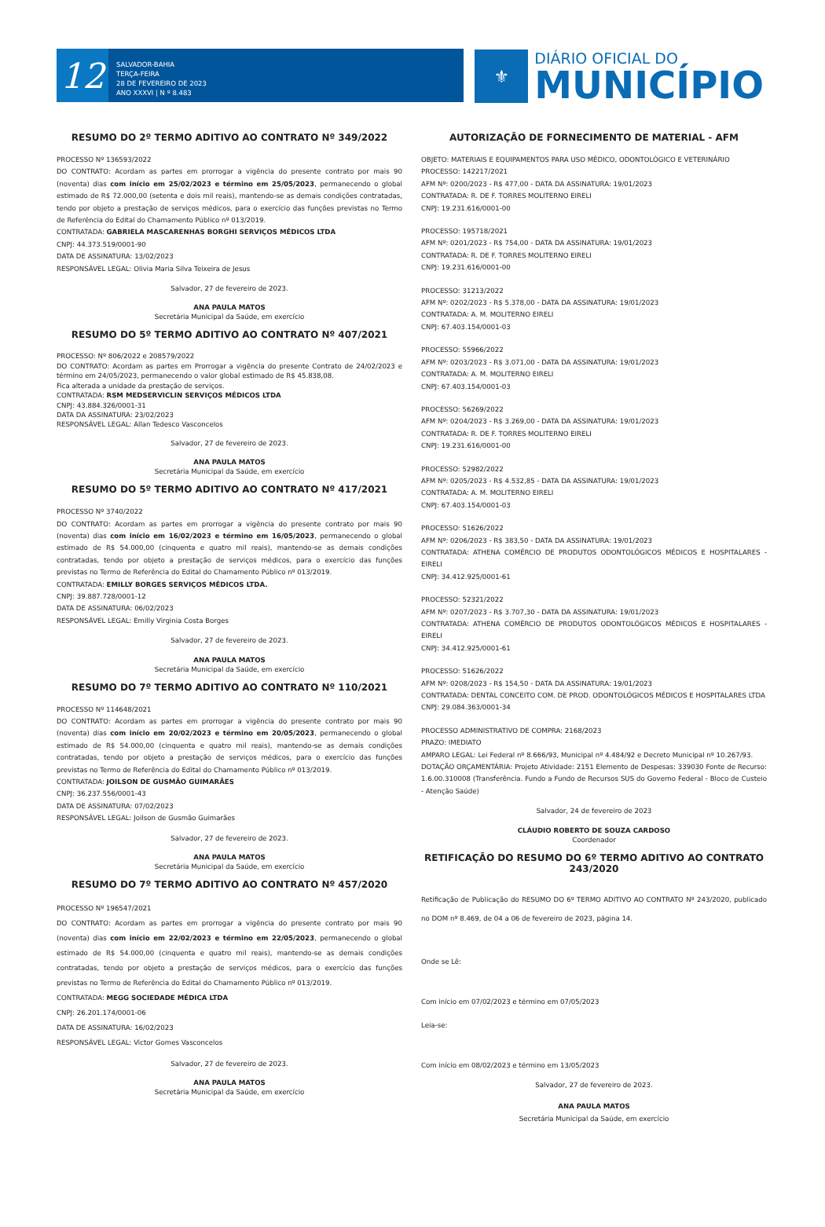12
SALVADOR-BAHIA
TERÇA-FEIRA
28 DE FEVEREIRO DE 2023
ANO XXXVI | N º 8.483
⚜
DIÁRIO OFICIAL DO
MUNICÍPIO
RESUMO DO 2º TERMO ADITIVO AO CONTRATO Nº 349/2022
PROCESSO Nº 136593/2022
DO CONTRATO: Acordam as partes em prorrogar a vigência do presente contrato por mais 90 (noventa) dias com início em 25/02/2023 e término em 25/05/2023, permanecendo o global estimado de R$ 72.000,00 (setenta e dois mil reais), mantendo-se as demais condições contratadas, tendo por objeto a prestação de serviços médicos, para o exercício das funções previstas no Termo de Referência do Edital do Chamamento Público nº 013/2019.
CONTRATADA: GABRIELA MASCARENHAS BORGHI SERVIÇOS MÉDICOS LTDA
CNPJ: 44.373.519/0001-90
DATA DE ASSINATURA: 13/02/2023
RESPONSÁVEL LEGAL: Olivia Maria Silva Teixeira de Jesus
Salvador, 27 de fevereiro de 2023.
ANA PAULA MATOS
Secretária Municipal da Saúde, em exercício
RESUMO DO 5º TERMO ADITIVO AO CONTRATO Nº 407/2021
PROCESSO: Nº 806/2022 e 208579/2022
DO CONTRATO: Acordam as partes em Prorrogar a vigência do presente Contrato de 24/02/2023 e término em 24/05/2023, permanecendo o valor global estimado de R$ 45.838,08.
Fica alterada a unidade da prestação de serviços.
CONTRATADA: RSM MEDSERVICLIN SERVIÇOS MÉDICOS LTDA
CNPJ: 43.884.326/0001-31
DATA DA ASSINATURA: 23/02/2023
RESPONSÁVEL LEGAL: Allan Tedesco Vasconcelos
Salvador, 27 de fevereiro de 2023.
ANA PAULA MATOS
Secretária Municipal da Saúde, em exercício
RESUMO DO 5º TERMO ADITIVO AO CONTRATO Nº 417/2021
PROCESSO Nº 3740/2022
DO CONTRATO: Acordam as partes em prorrogar a vigência do presente contrato por mais 90 (noventa) dias com início em 16/02/2023 e término em 16/05/2023, permanecendo o global estimado de R$ 54.000,00 (cinquenta e quatro mil reais), mantendo-se as demais condições contratadas, tendo por objeto a prestação de serviços médicos, para o exercício das funções previstas no Termo de Referência do Edital do Chamamento Público nº 013/2019.
CONTRATADA: EMILLY BORGES SERVIÇOS MÉDICOS LTDA.
CNPJ: 39.887.728/0001-12
DATA DE ASSINATURA: 06/02/2023
RESPONSÁVEL LEGAL: Emilly Virginia Costa Borges
Salvador, 27 de fevereiro de 2023.
ANA PAULA MATOS
Secretária Municipal da Saúde, em exercício
RESUMO DO 7º TERMO ADITIVO AO CONTRATO Nº 110/2021
PROCESSO Nº 114648/2021
DO CONTRATO: Acordam as partes em prorrogar a vigência do presente contrato por mais 90 (noventa) dias com início em 20/02/2023 e término em 20/05/2023, permanecendo o global estimado de R$ 54.000,00 (cinquenta e quatro mil reais), mantendo-se as demais condições contratadas, tendo por objeto a prestação de serviços médicos, para o exercício das funções previstas no Termo de Referência do Edital do Chamamento Público nº 013/2019.
CONTRATADA: JOILSON DE GUSMÃO GUIMARÃES
CNPJ: 36.237.556/0001-43
DATA DE ASSINATURA: 07/02/2023
RESPONSÁVEL LEGAL: Joilson de Gusmão Guimarães
Salvador, 27 de fevereiro de 2023.
ANA PAULA MATOS
Secretária Municipal da Saúde, em exercício
RESUMO DO 7º TERMO ADITIVO AO CONTRATO Nº 457/2020
PROCESSO Nº 196547/2021
DO CONTRATO: Acordam as partes em prorrogar a vigência do presente contrato por mais 90 (noventa) dias com início em 22/02/2023 e término em 22/05/2023, permanecendo o global estimado de R$ 54.000,00 (cinquenta e quatro mil reais), mantendo-se as demais condições contratadas, tendo por objeto a prestação de serviços médicos, para o exercício das funções previstas no Termo de Referência do Edital do Chamamento Público nº 013/2019.
CONTRATADA: MEGG SOCIEDADE MÉDICA LTDA
CNPJ: 26.201.174/0001-06
DATA DE ASSINATURA: 16/02/2023
RESPONSÁVEL LEGAL: Victor Gomes Vasconcelos
Salvador, 27 de fevereiro de 2023.
ANA PAULA MATOS
Secretária Municipal da Saúde, em exercício
AUTORIZAÇÃO DE FORNECIMENTO DE MATERIAL - AFM
OBJETO: MATERIAIS E EQUIPAMENTOS PARA USO MÉDICO, ODONTOLÓGICO E VETERINÁRIO
PROCESSO: 142217/2021
AFM Nº: 0200/2023 - R$ 477,00 - DATA DA ASSINATURA: 19/01/2023
CONTRATADA: R. DE F. TORRES MOLITERNO EIRELI
CNPJ: 19.231.616/0001-00
PROCESSO: 195718/2021
AFM Nº: 0201/2023 - R$ 754,00 - DATA DA ASSINATURA: 19/01/2023
CONTRATADA: R. DE F. TORRES MOLITERNO EIRELI
CNPJ: 19.231.616/0001-00
PROCESSO: 31213/2022
AFM Nº: 0202/2023 - R$ 5.378,00 - DATA DA ASSINATURA: 19/01/2023
CONTRATADA: A. M. MOLITERNO EIRELI
CNPJ: 67.403.154/0001-03
PROCESSO: 55966/2022
AFM Nº: 0203/2023 - R$ 3.071,00 - DATA DA ASSINATURA: 19/01/2023
CONTRATADA: A. M. MOLITERNO EIRELI
CNPJ: 67.403.154/0001-03
PROCESSO: 56269/2022
AFM Nº: 0204/2023 - R$ 3.269,00 - DATA DA ASSINATURA: 19/01/2023
CONTRATADA: R. DE F. TORRES MOLITERNO EIRELI
CNPJ: 19.231.616/0001-00
PROCESSO: 52982/2022
AFM Nº: 0205/2023 - R$ 4.532,85 - DATA DA ASSINATURA: 19/01/2023
CONTRATADA: A. M. MOLITERNO EIRELI
CNPJ: 67.403.154/0001-03
PROCESSO: 51626/2022
AFM Nº: 0206/2023 - R$ 383,50 - DATA DA ASSINATURA: 19/01/2023
CONTRATADA: ATHENA COMÉRCIO DE PRODUTOS ODONTOLÓGICOS MÉDICOS E HOSPITALARES - EIRELI
CNPJ: 34.412.925/0001-61
PROCESSO: 52321/2022
AFM Nº: 0207/2023 - R$ 3.707,30 - DATA DA ASSINATURA: 19/01/2023
CONTRATADA: ATHENA COMÉRCIO DE PRODUTOS ODONTOLÓGICOS MÉDICOS E HOSPITALARES - EIRELI
CNPJ: 34.412.925/0001-61
PROCESSO: 51626/2022
AFM Nº: 0208/2023 - R$ 154,50 - DATA DA ASSINATURA: 19/01/2023
CONTRATADA: DENTAL CONCEITO COM. DE PROD. ODONTOLÓGICOS MÉDICOS E HOSPITALARES LTDA
CNPJ: 29.084.363/0001-34
PROCESSO ADMINISTRATIVO DE COMPRA: 2168/2023
PRAZO: IMEDIATO
AMPARO LEGAL: Lei Federal nº 8.666/93, Municipal nº 4.484/92 e Decreto Municipal nº 10.267/93.
DOTAÇÃO ORÇAMENTÁRIA: Projeto Atividade: 2151 Elemento de Despesas: 339030 Fonte de Recurso: 1.6.00.310008 (Transferência. Fundo a Fundo de Recursos SUS do Governo Federal - Bloco de Custeio - Atenção Saúde)
Salvador, 24 de fevereiro de 2023
CLÁUDIO ROBERTO DE SOUZA CARDOSO
Coordenador
RETIFICAÇÃO DO RESUMO DO 6º TERMO ADITIVO AO CONTRATO 243/2020
Retificação de Publicação do RESUMO DO 6º TERMO ADITIVO AO CONTRATO Nº 243/2020, publicado no DOM nº 8.469, de 04 a 06 de fevereiro de 2023, página 14.
Onde se Lê:
Com início em 07/02/2023 e término em 07/05/2023
Leia-se:
Com início em 08/02/2023 e término em 13/05/2023
Salvador, 27 de fevereiro de 2023.
ANA PAULA MATOS
Secretária Municipal da Saúde, em exercício